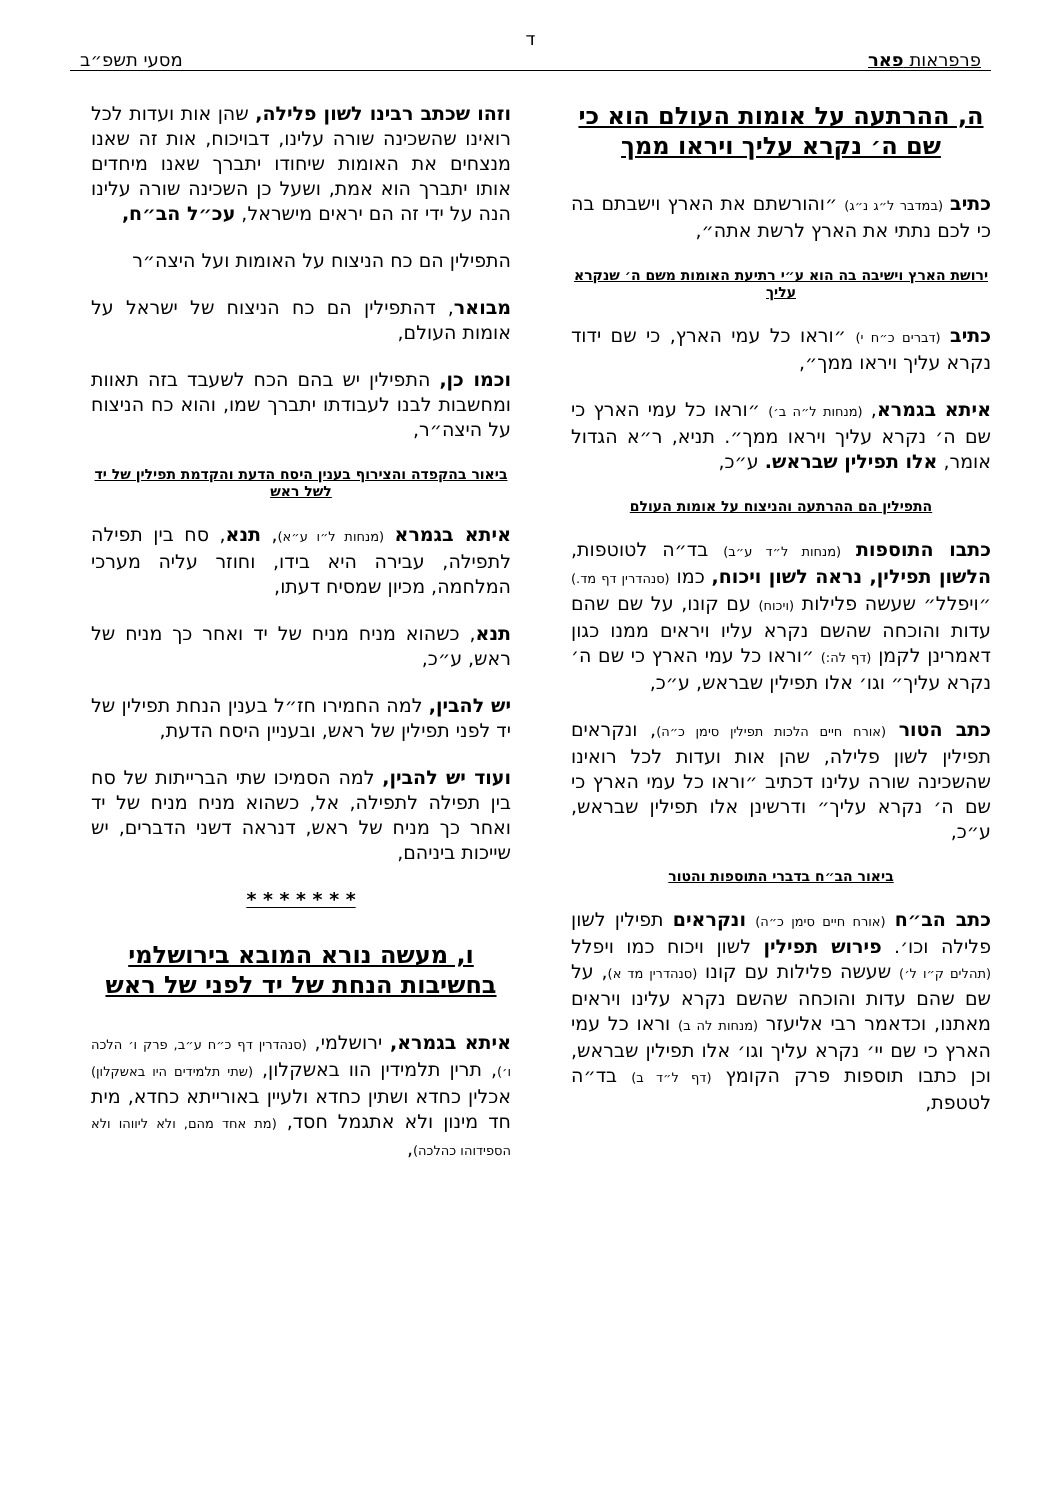ד
פרפראות פאר מסעי תשפ״ב
ה, ההרתעה על אומות העולם הוא כי שם ה׳ נקרא עליך ויראו ממך
כתיב (במדבר ל״ג נ״ג) ״והורשתם את הארץ וישבתם בה כי לכם נתתי את הארץ לרשת אתה״,
ירושת הארץ וישיבה בה הוא ע״י רתיעת האומות משם ה׳ שנקרא עליך
כתיב (דברים כ״ח י) ״וראו כל עמי הארץ, כי שם ידוד נקרא עליך ויראו ממך״,
איתא בגמרא, (מנחות ל״ה ב׳) ״וראו כל עמי הארץ כי שם ה׳ נקרא עליך ויראו ממך״. תניא, ר״א הגדול אומר, אלו תפילין שבראש. ע״כ,
התפילין הם ההרתעה והניצוח על אומות העולם
כתבו התוספות (מנחות ל״ד ע״ב) בד״ה לטוטפות, הלשון תפילין, נראה לשון ויכוח, כמו (סנהדרין דף מד.) ״ויפלל״ שעשה פלילות (ויכוח) עם קונו, על שם שהם עדות והוכחה שהשם נקרא עליו ויראים ממנו כגון דאמרינן לקמן (דף לה:) ״וראו כל עמי הארץ כי שם ה׳ נקרא עליך״ וגו׳ אלו תפילין שבראש, ע״כ,
כתב הטור (אורח חיים הלכות תפילין סימן כ״ה), ונקראים תפילין לשון פלילה, שהן אות ועדות לכל רואינו שהשכינה שורה עלינו דכתיב ״וראו כל עמי הארץ כי שם ה׳ נקרא עליך״ ודרשינן אלו תפילין שבראש, ע״כ,
ביאור הב״ח בדברי התוספות והטור
כתב הב״ח (אורח חיים סימן כ״ה) ונקראים תפילין לשון פלילה וכו׳. פירוש תפילין לשון ויכוח כמו ויפלל (תהלים ק״ו ל׳) שעשה פלילות עם קונו (סנהדרין מד א), על שם שהם עדות והוכחה שהשם נקרא עלינו ויראים מאתנו, וכדאמר רבי אליעזר (מנחות לה ב) וראו כל עמי הארץ כי שם יי׳ נקרא עליך וגו׳ אלו תפילין שבראש, וכן כתבו תוספות פרק הקומץ (דף ל״ד ב) בד״ה לטטפת,
וזהו שכתב רבינו לשון פלילה, שהן אות ועדות לכל רואינו שהשכינה שורה עלינו, דבויכוח, אות זה שאנו מנצחים את האומות שיחודו יתברך שאנו מיחדים אותו יתברך הוא אמת, ושעל כן השכינה שורה עלינו הנה על ידי זה הם יראים מישראל, עכ״ל הב״ח,
התפילין הם כח הניצוח על האומות ועל היצה״ר
מבואר, דהתפילין הם כח הניצוח של ישראל על אומות העולם,
וכמו כן, התפילין יש בהם הכח לשעבד בזה תאוות ומחשבות לבנו לעבודתו יתברך שמו, והוא כח הניצוח על היצה״ר,
ביאור בהקפדה והצירוף בענין היסח הדעת והקדמת תפילין של יד לשל ראש
איתא בגמרא (מנחות ל״ו ע״א), תנא, סח בין תפילה לתפילה, עבירה היא בידו, וחוזר עליה מערכי המלחמה, מכיון שמסיח דעתו,
תנא, כשהוא מניח מניח של יד ואחר כך מניח של ראש, ע״כ,
יש להבין, למה החמירו חז״ל בענין הנחת תפילין של יד לפני תפילין של ראש, ובעניין היסח הדעת,
ועוד יש להבין, למה הסמיכו שתי הברייתות של סח בין תפילה לתפילה, אל, כשהוא מניח מניח של יד ואחר כך מניח של ראש, דנראה דשני הדברים, יש שייכות ביניהם,
* * * * * * *
ו, מעשה נורא המובא בירושלמי בחשיבות הנחת של יד לפני של ראש
איתא בגמרא, ירושלמי, (סנהדרין דף כ״ח ע״ב, פרק ו׳ הלכה ו׳), תרין תלמידין הוו באשקלון, (שתי תלמידים היו באשקלון) אכלין כחדא ושתין כחדא ולעיין באורייתא כחדא, מית חד מינון ולא אתגמל חסד, (מת אחד מהם, ולא ליווהו ולא הספידוהו כהלכה),